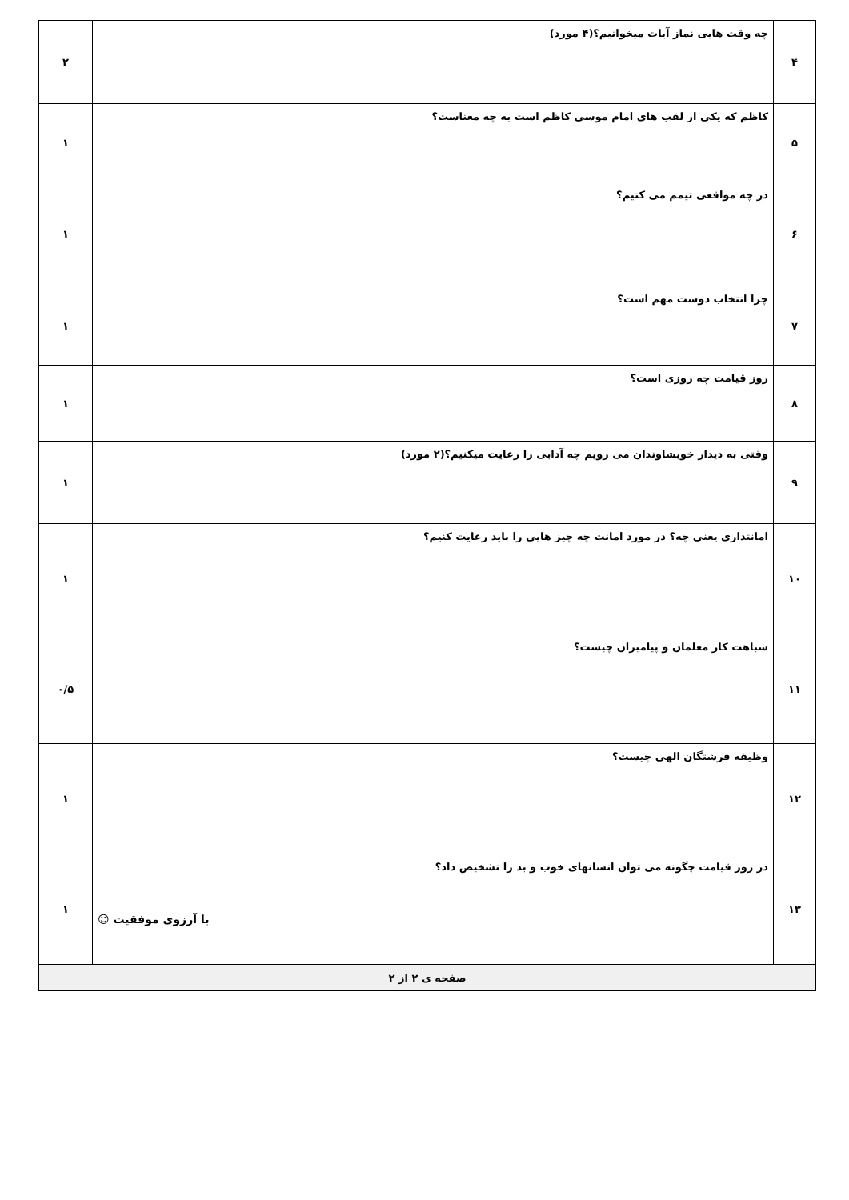| ۴ | چه وقت هایی نماز آیات میخوانیم؟(۴ مورد) | ۲ |
| ۵ | کاظم که یکی از لقب های امام موسی کاظم است به چه معناست؟ | ۱ |
| ۶ | در چه مواقعی تیمم می کنیم؟ | ۱ |
| ۷ | چرا انتخاب دوست مهم است؟ | ۱ |
| ۸ | روز قیامت چه روزی است؟ | ۱ |
| ۹ | وقتی به دیدار خویشاوندان می رویم چه آدابی را رعایت میکنیم؟(۲ مورد) | ۱ |
| ۱۰ | امانتداری یعنی چه؟ در مورد امانت چه چیز هایی را باید رعایت کنیم؟ | ۱ |
| ۱۱ | شباهت کار معلمان و پیامبران چیست؟ | ۰/۵ |
| ۱۲ | وظیفه فرشتگان الهی چیست؟ | ۱ |
| ۱۳ | در روز قیامت چگونه می توان انسانهای خوب و بد را تشخیص داد؟ با آرزوی موفقیت ☺ | ۱ |
| صفحه ی ۲ از ۲ | | |